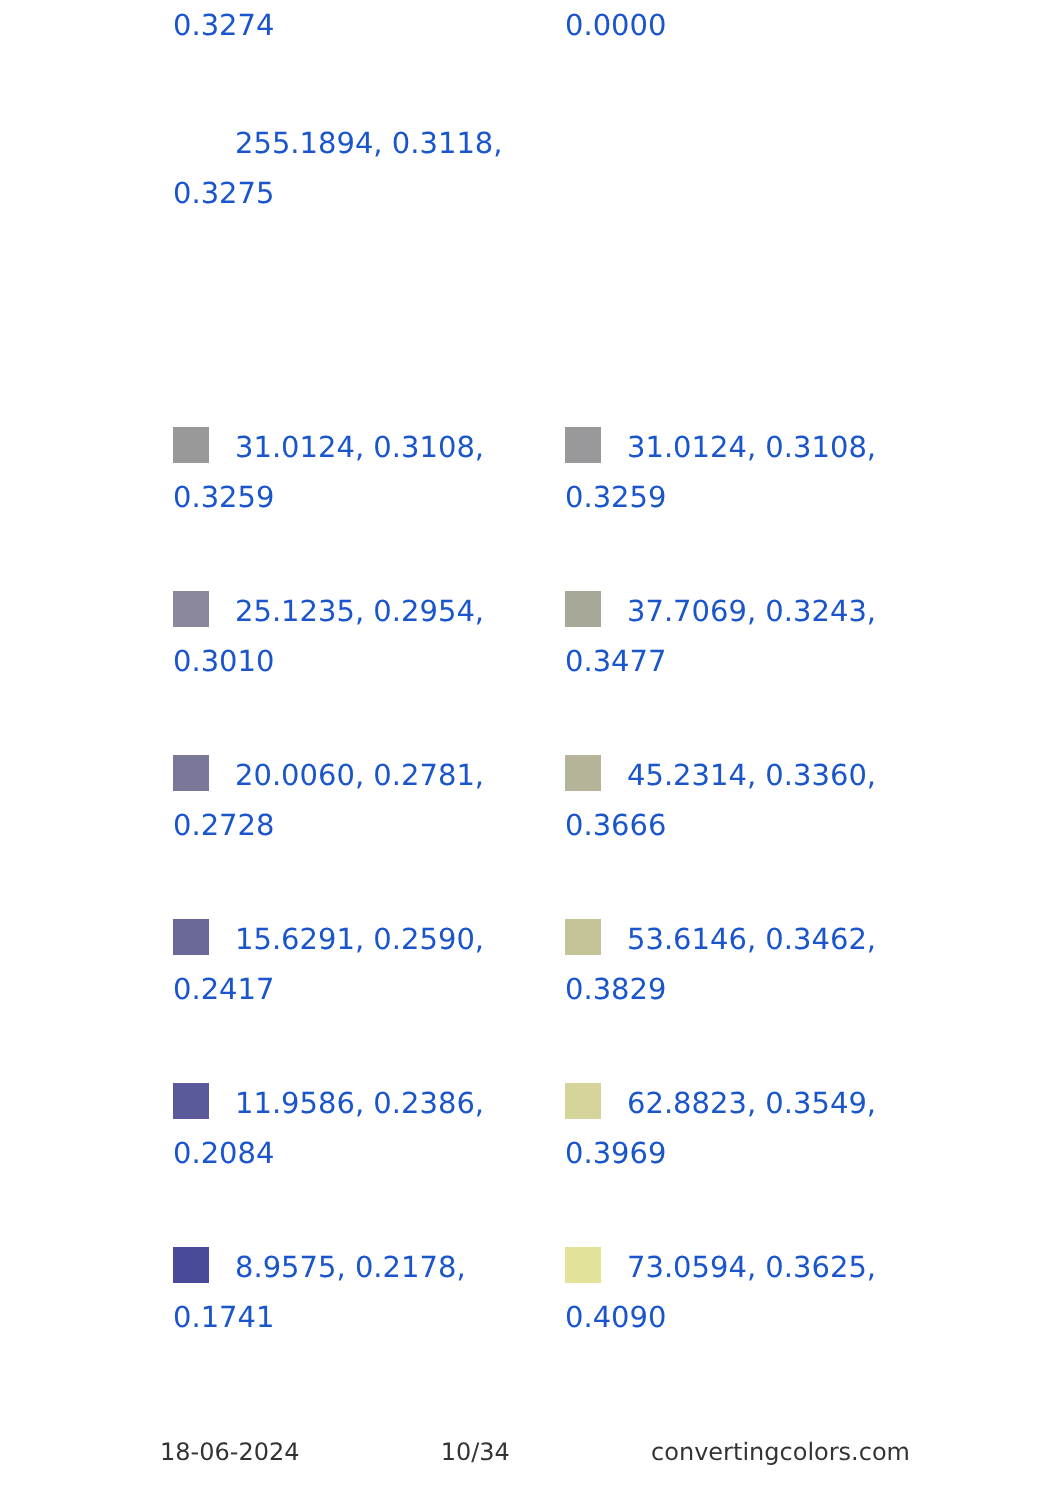0.3274 0.0000
255.1894, 0.3118, 0.3275
31.0124, 0.3108, 0.3259
31.0124, 0.3108, 0.3259
25.1235, 0.2954, 0.3010
37.7069, 0.3243, 0.3477
20.0060, 0.2781, 0.2728
45.2314, 0.3360, 0.3666
15.6291, 0.2590, 0.2417
53.6146, 0.3462, 0.3829
11.9586, 0.2386, 0.2084
62.8823, 0.3549, 0.3969
8.9575, 0.2178, 0.1741 73.0594, 0.3625, 0.4090
18-06-2024 10/34 convertingcolors.com